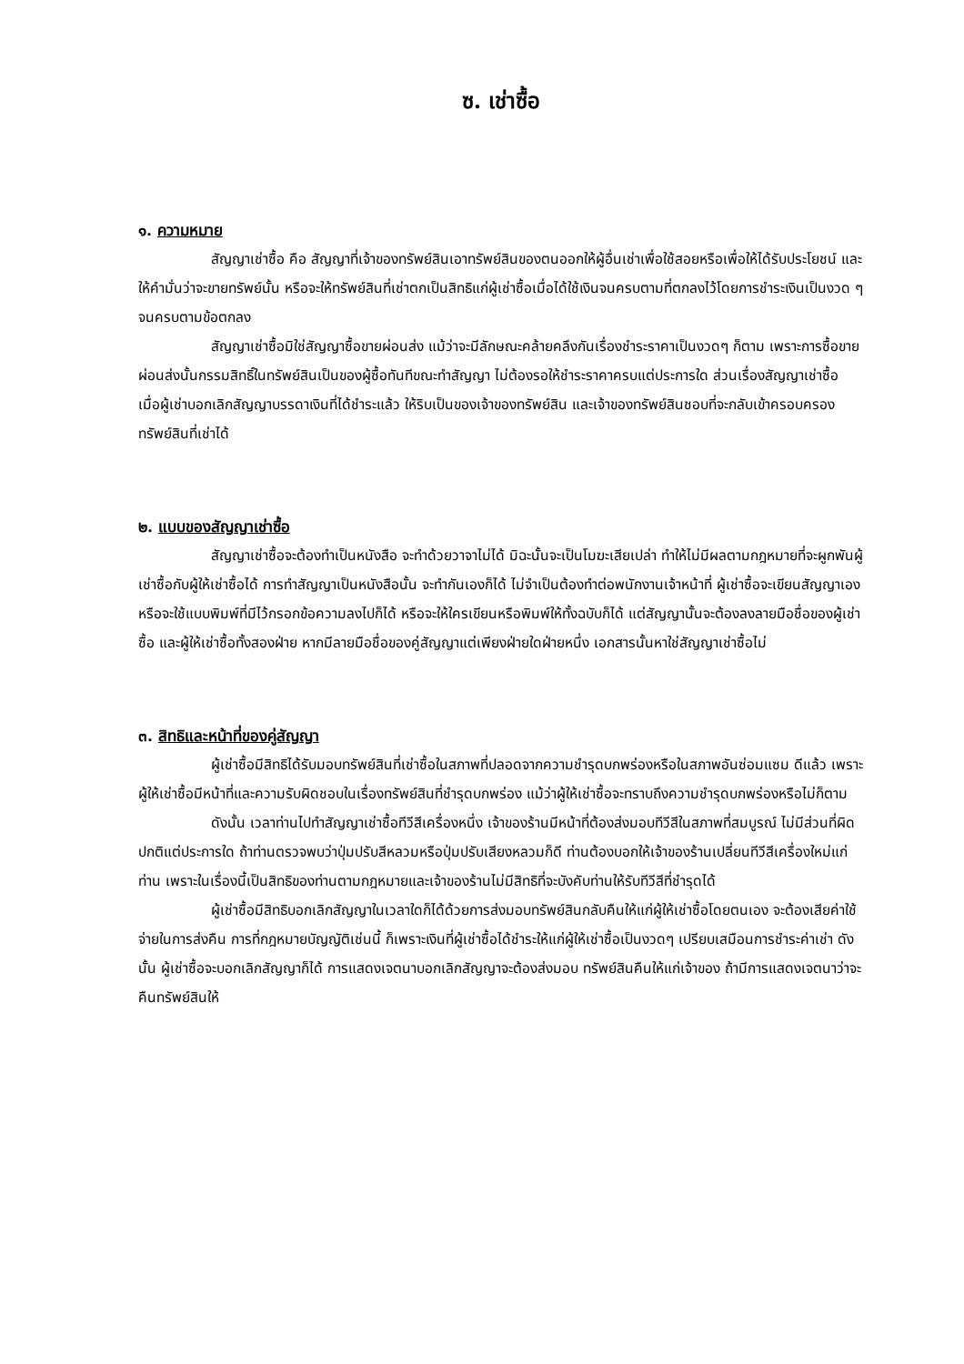ซ. เช่าซื้อ
๑. ความหมาย
สัญญาเช่าซื้อ คือ สัญญาที่เจ้าของทรัพย์สินเอาทรัพย์สินของตนออกให้ผู้อื่นเช่าเพื่อใช้สอยหรือเพื่อให้ได้รับประโยชน์ และให้คำมั่นว่าจะขายทรัพย์นั้น หรือจะให้ทรัพย์สินที่เช่าตกเป็นสิทธิแก่ผู้เช่าซื้อเมื่อได้ใช้เงินจนครบตามที่ตกลงไว้โดยการชำระเงินเป็นงวด ๆ จนครบตามข้อตกลง
สัญญาเช่าซื้อมิใช่สัญญาซื้อขายผ่อนส่ง แม้ว่าจะมีลักษณะคล้ายคลึงกันเรื่องชำระราคาเป็นงวดๆ ก็ตาม เพราะการซื้อขายผ่อนส่งนั้นกรรมสิทธิ์ในทรัพย์สินเป็นของผู้ซื้อทันทีขณะทำสัญญา ไม่ต้องรอให้ชำระราคาครบแต่ประการใด ส่วนเรื่องสัญญาเช่าซื้อ เมื่อผู้เช่าบอกเลิกสัญญาบรรดาเงินที่ได้ชำระแล้ว ให้ริบเป็นของเจ้าของทรัพย์สิน และเจ้าของทรัพย์สินชอบที่จะกลับเข้าครอบครองทรัพย์สินที่เช่าได้
๒. แบบของสัญญาเช่าซื้อ
สัญญาเช่าซื้อจะต้องทำเป็นหนังสือ จะทำด้วยวาจาไม่ได้ มิฉะนั้นจะเป็นโมฆะเสียเปล่า ทำให้ไม่มีผลตามกฎหมายที่จะผูกพันผู้เช่าซื้อกับผู้ให้เช่าซื้อได้ การทำสัญญาเป็นหนังสือนั้น จะทำกันเองก็ได้ ไม่จำเป็นต้องทำต่อพนักงานเจ้าหน้าที่ ผู้เช่าซื้อจะเขียนสัญญาเอง หรือจะใช้แบบพิมพ์ที่มีไว้กรอกข้อความลงไปก็ได้ หรือจะให้ใครเขียนหรือพิมพ์ให้ทั้งฉบับก็ได้ แต่สัญญานั้นจะต้องลงลายมือชื่อของผู้เช่าซื้อ และผู้ให้เช่าซื้อทั้งสองฝ่าย หากมีลายมือชื่อของคู่สัญญาแต่เพียงฝ่ายใดฝ่ายหนึ่ง เอกสารนั้นหาใช่สัญญาเช่าซื้อไม่
๓. สิทธิและหน้าที่ของคู่สัญญา
ผู้เช่าซื้อมีสิทธิได้รับมอบทรัพย์สินที่เช่าซื้อในสภาพที่ปลอดจากความชำรุดบกพร่องหรือในสภาพอันซ่อมแซม ดีแล้ว เพราะผู้ให้เช่าซื้อมีหน้าที่และความรับผิดชอบในเรื่องทรัพย์สินที่ชำรุดบกพร่อง แม้ว่าผู้ให้เช่าซื้อจะทราบถึงความชำรุดบกพร่องหรือไม่ก็ตาม
ดังนั้น เวลาท่านไปทำสัญญาเช่าซื้อทีวีสีเครื่องหนึ่ง เจ้าของร้านมีหน้าที่ต้องส่งมอบทีวีสีในสภาพที่สมบูรณ์ ไม่มีส่วนที่ผิดปกติแต่ประการใด ถ้าท่านตรวจพบว่าปุ่มปรับสีหลวมหรือปุ่มปรับเสียงหลวมก็ดี ท่านต้องบอกให้เจ้าของร้านเปลี่ยนทีวีสีเครื่องใหม่แก่ท่าน เพราะในเรื่องนี้เป็นสิทธิของท่านตามกฎหมายและเจ้าของร้านไม่มีสิทธิที่จะบังคับท่านให้รับทีวีสีที่ชำรุดได้
ผู้เช่าซื้อมีสิทธิบอกเลิกสัญญาในเวลาใดก็ได้ด้วยการส่งมอบทรัพย์สินกลับคืนให้แก่ผู้ให้เช่าซื้อโดยตนเอง จะต้องเสียค่าใช้จ่ายในการส่งคืน การที่กฎหมายบัญญัติเช่นนี้ ก็เพราะเงินที่ผู้เช่าซื้อได้ชำระให้แก่ผู้ให้เช่าซื้อเป็นงวดๆ เปรียบเสมือนการชำระค่าเช่า ดังนั้น ผู้เช่าซื้อจะบอกเลิกสัญญาก็ได้ การแสดงเจตนาบอกเลิกสัญญาจะต้องส่งมอบ ทรัพย์สินคืนให้แก่เจ้าของ ถ้ามีการแสดงเจตนาว่าจะคืนทรัพย์สินให้